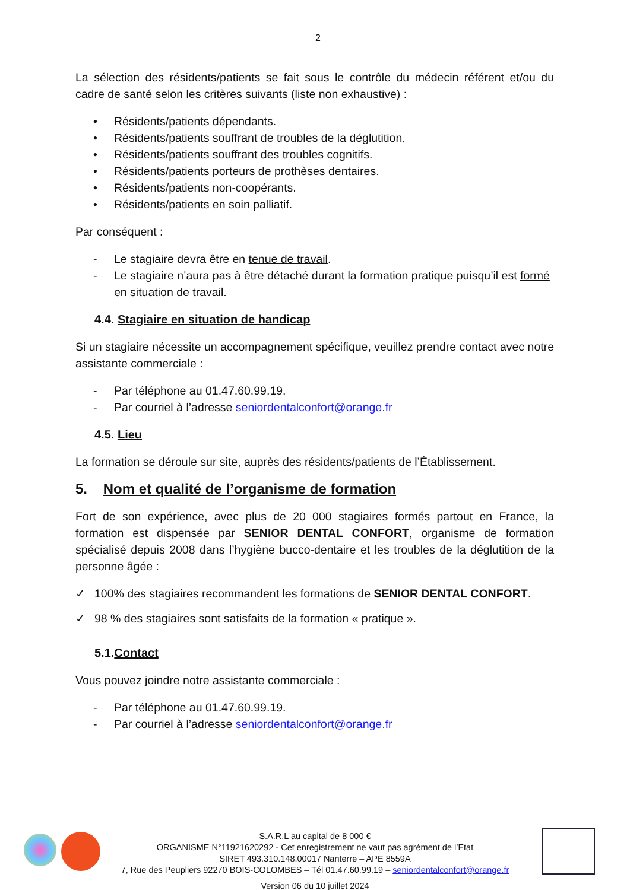2
La sélection des résidents/patients se fait sous le contrôle du médecin référent et/ou du cadre de santé selon les critères suivants (liste non exhaustive) :
• Résidents/patients dépendants.
• Résidents/patients souffrant de troubles de la déglutition.
• Résidents/patients souffrant des troubles cognitifs.
• Résidents/patients porteurs de prothèses dentaires.
• Résidents/patients non-coopérants.
• Résidents/patients en soin palliatif.
Par conséquent :
- Le stagiaire devra être en tenue de travail.
- Le stagiaire n’aura pas à être détaché durant la formation pratique puisqu’il est formé en situation de travail.
4.4. Stagiaire en situation de handicap
Si un stagiaire nécessite un accompagnement spécifique, veuillez prendre contact avec notre assistante commerciale :
- Par téléphone au 01.47.60.99.19.
- Par courriel à l’adresse seniordentalconfort@orange.fr
4.5. Lieu
La formation se déroule sur site, auprès des résidents/patients de l’Établissement.
5. Nom et qualité de l’organisme de formation
Fort de son expérience, avec plus de 20 000 stagiaires formés partout en France, la formation est dispensée par SENIOR DENTAL CONFORT, organisme de formation spécialisé depuis 2008 dans l’hygiène bucco-dentaire et les troubles de la déglutition de la personne âgée :
✓ 100% des stagiaires recommandent les formations de SENIOR DENTAL CONFORT.
✓ 98 % des stagiaires sont satisfaits de la formation « pratique ».
5.1.Contact
Vous pouvez joindre notre assistante commerciale :
- Par téléphone au 01.47.60.99.19.
- Par courriel à l’adresse seniordentalconfort@orange.fr
S.A.R.L au capital de 8 000 €
ORGANISME N°11921620292 - Cet enregistrement ne vaut pas agrément de l’Etat
SIRET 493.310.148.00017 Nanterre – APE 8559A
7, Rue des Peupliers 92270 BOIS-COLOMBES – Tél 01.47.60.99.19 – seniordentalconfort@orange.fr
Version 06 du 10 juillet 2024